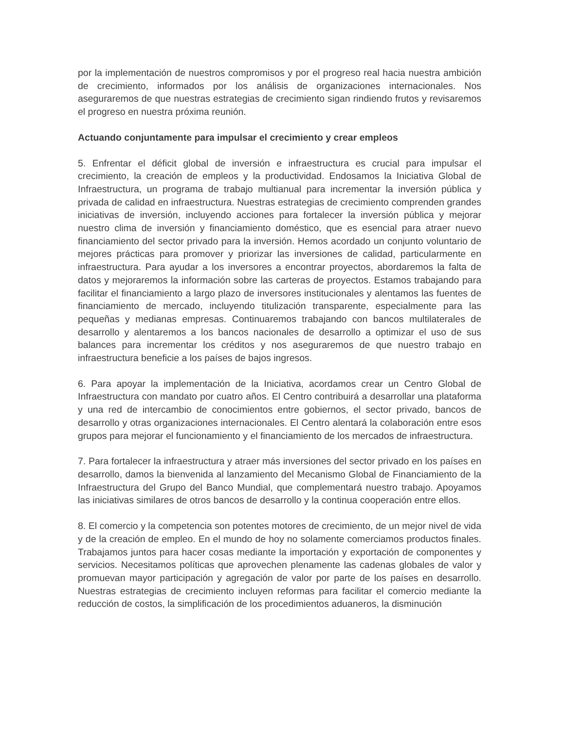por la implementación de nuestros compromisos y por el progreso real hacia nuestra ambición de crecimiento, informados por los análisis de organizaciones internacionales. Nos aseguraremos de que nuestras estrategias de crecimiento sigan rindiendo frutos y revisaremos el progreso en nuestra próxima reunión.
Actuando conjuntamente para impulsar el crecimiento y crear empleos
5. Enfrentar el déficit global de inversión e infraestructura es crucial para impulsar el crecimiento, la creación de empleos y la productividad. Endosamos la Iniciativa Global de Infraestructura, un programa de trabajo multianual para incrementar la inversión pública y privada de calidad en infraestructura. Nuestras estrategias de crecimiento comprenden grandes iniciativas de inversión, incluyendo acciones para fortalecer la inversión pública y mejorar nuestro clima de inversión y financiamiento doméstico, que es esencial para atraer nuevo financiamiento del sector privado para la inversión. Hemos acordado un conjunto voluntario de mejores prácticas para promover y priorizar las inversiones de calidad, particularmente en infraestructura. Para ayudar a los inversores a encontrar proyectos, abordaremos la falta de datos y mejoraremos la información sobre las carteras de proyectos. Estamos trabajando para facilitar el financiamiento a largo plazo de inversores institucionales y alentamos las fuentes de financiamiento de mercado, incluyendo titulización transparente, especialmente para las pequeñas y medianas empresas. Continuaremos trabajando con bancos multilaterales de desarrollo y alentaremos a los bancos nacionales de desarrollo a optimizar el uso de sus balances para incrementar los créditos y nos aseguraremos de que nuestro trabajo en infraestructura beneficie a los países de bajos ingresos.
6. Para apoyar la implementación de la Iniciativa, acordamos crear un Centro Global de Infraestructura con mandato por cuatro años. El Centro contribuirá a desarrollar una plataforma y una red de intercambio de conocimientos entre gobiernos, el sector privado, bancos de desarrollo y otras organizaciones internacionales. El Centro alentará la colaboración entre esos grupos para mejorar el funcionamiento y el financiamiento de los mercados de infraestructura.
7. Para fortalecer la infraestructura y atraer más inversiones del sector privado en los países en desarrollo, damos la bienvenida al lanzamiento del Mecanismo Global de Financiamiento de la Infraestructura del Grupo del Banco Mundial, que complementará nuestro trabajo. Apoyamos las iniciativas similares de otros bancos de desarrollo y la continua cooperación entre ellos.
8. El comercio y la competencia son potentes motores de crecimiento, de un mejor nivel de vida y de la creación de empleo. En el mundo de hoy no solamente comerciamos productos finales. Trabajamos juntos para hacer cosas mediante la importación y exportación de componentes y servicios. Necesitamos políticas que aprovechen plenamente las cadenas globales de valor y promuevan mayor participación y agregación de valor por parte de los países en desarrollo. Nuestras estrategias de crecimiento incluyen reformas para facilitar el comercio mediante la reducción de costos, la simplificación de los procedimientos aduaneros, la disminución